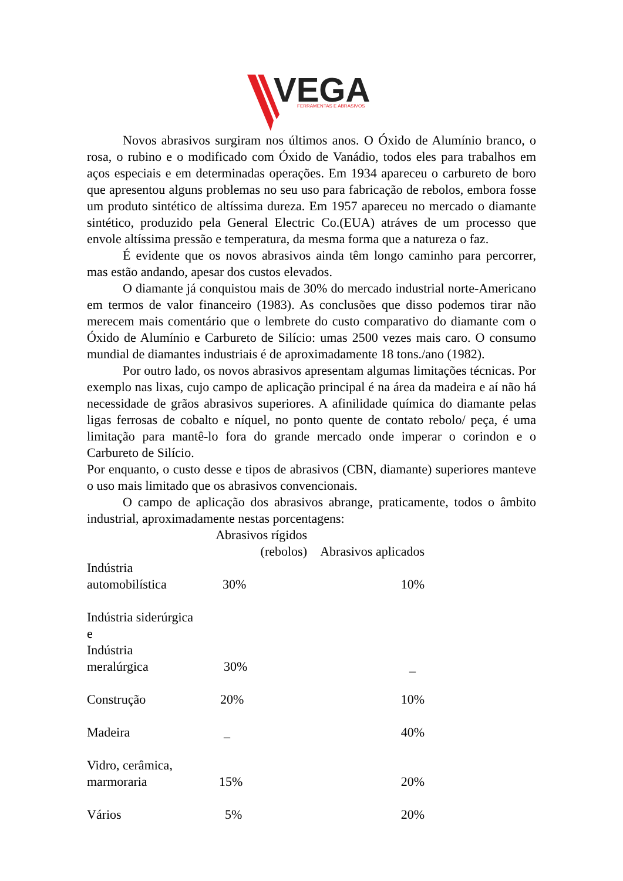VEGA
FERRAMENTAS E ABRASIVOS
Novos abrasivos surgiram nos últimos anos. O Óxido de Alumínio branco, o rosa, o rubino e o modificado com Óxido de Vanádio, todos eles para trabalhos em aços especiais e em determinadas operações. Em 1934 apareceu o carbureto de boro que apresentou alguns problemas no seu uso para fabricação de rebolos, embora fosse um produto sintético de altíssima dureza. Em 1957 apareceu no mercado o diamante sintético, produzido pela General Electric Co.(EUA) atráves de um processo que envole altíssima pressão e temperatura, da mesma forma que a natureza o faz.
É evidente que os novos abrasivos ainda têm longo caminho para percorrer, mas estão andando, apesar dos custos elevados.
O diamante já conquistou mais de 30% do mercado industrial norte-Americano em termos de valor financeiro (1983). As conclusões que disso podemos tirar não merecem mais comentário que o lembrete do custo comparativo do diamante com o Óxido de Alumínio e Carbureto de Silício: umas 2500 vezes mais caro. O consumo mundial de diamantes industriais é de aproximadamente 18 tons./ano (1982).
Por outro lado, os novos abrasivos apresentam algumas limitações técnicas. Por exemplo nas lixas, cujo campo de aplicação principal é na área da madeira e aí não há necessidade de grãos abrasivos superiores. A afinilidade química do diamante pelas ligas ferrosas de cobalto e níquel, no ponto quente de contato rebolo/ peça, é uma limitação para mantê-lo fora do grande mercado onde imperar o corindon e o Carbureto de Silício.
Por enquanto, o custo desse e tipos de abrasivos (CBN, diamante) superiores manteve o uso mais limitado que os abrasivos convencionais.
O campo de aplicação dos abrasivos abrange, praticamente, todos o âmbito industrial, aproximadamente nestas porcentagens:
| | Abrasivos rígidos (rebolos) | Abrasivos aplicados |
| --- | --- | --- |
| Indústria automobilística | 30% | 10% |
| Indústria siderúrgica e Indústria meralúrgica | 30% | _ |
| Construção | 20% | 10% |
| Madeira | _ | 40% |
| Vidro, cerâmica, marmoraria | 15% | 20% |
| Vários | 5% | 20% |